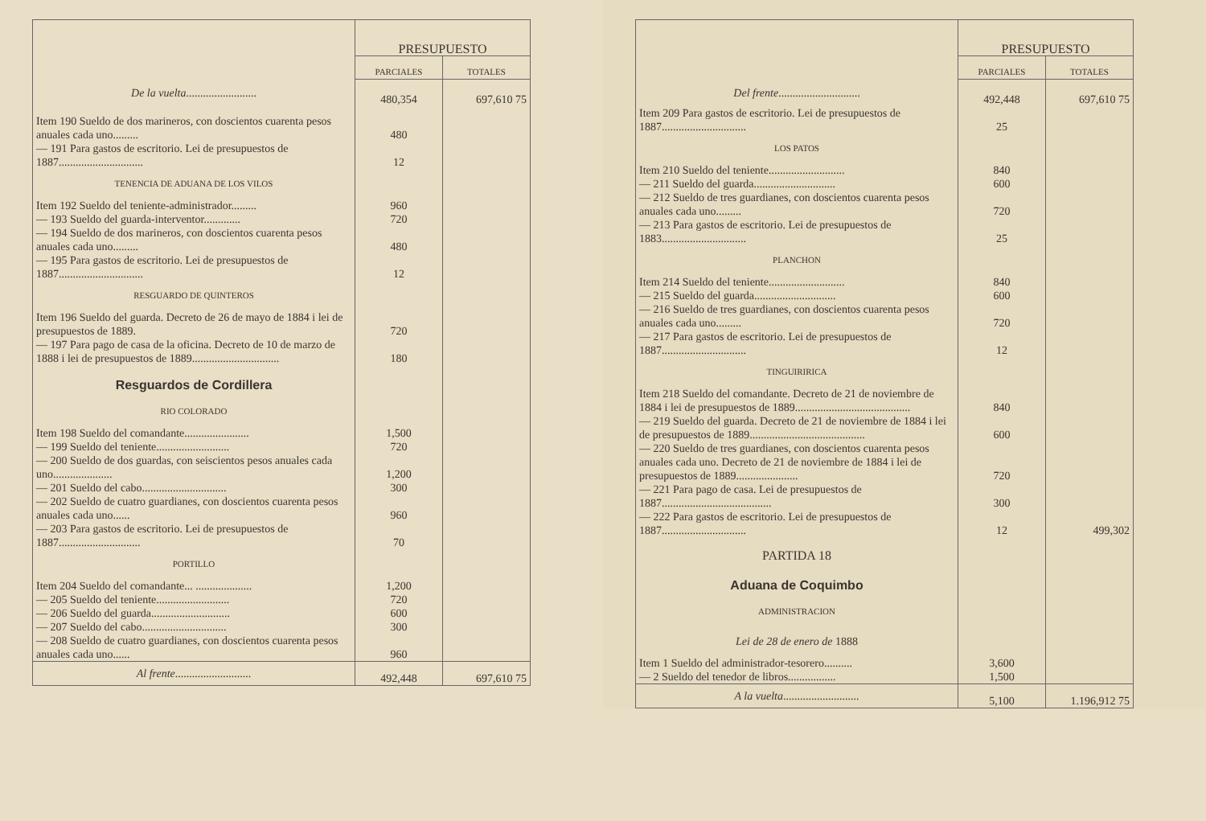| | PRESUPUESTO | |
| --- | --- | --- |
| | PARCIALES | TOTALES |
| De la vuelta ......................... | 480,354 | 697,610 75 |
| Item 190 Sueldo de dos marineros, con doscientos cuarenta pesos anuales cada uno......... | 480 | |
| — 191 Para gastos de escritorio. Lei de presupuestos de 1887.............................. | 12 | |
| TENENCIA DE ADUANA DE LOS VILOS | | |
| Item 192 Sueldo del teniente-administrador......... | 960 | |
| — 193 Sueldo del guarda-interventor............. | 720 | |
| — 194 Sueldo de dos marineros, con doscientos cuarenta pesos anuales cada uno......... | 480 | |
| — 195 Para gastos de escritorio. Lei de presupuestos de 1887.............................. | 12 | |
| RESGUARDO DE QUINTEROS | | |
| Item 196 Sueldo del guarda. Decreto de 26 de mayo de 1884 i lei de presupuestos de 1889. | 720 | |
| — 197 Para pago de casa de la oficina. Decreto de 10 de marzo de 1888 i lei de presupuestos de 1889............................... | 180 | |
| Resguardos de Cordillera | | |
| RIO COLORADO | | |
| Item 198 Sueldo del comandante....................... | 1,500 | |
| — 199 Sueldo del teniente.......................... | 720 | |
| — 200 Sueldo de dos guardas, con seiscientos pesos anuales cada uno..................... | 1,200 | |
| — 201 Sueldo del cabo.............................. | 300 | |
| — 202 Sueldo de cuatro guardianes, con doscientos cuarenta pesos anuales cada uno...... | 960 | |
| — 203 Para gastos de escritorio. Lei de presupuestos de 1887............................. | 70 | |
| PORTILLO | | |
| Item 204 Sueldo del comandante... .................... | 1,200 | |
| — 205 Sueldo del teniente.......................... | 720 | |
| — 206 Sueldo del guarda............................ | 600 | |
| — 207 Sueldo del cabo.............................. | 300 | |
| — 208 Sueldo de cuatro guardianes, con doscientos cuarenta pesos anuales cada uno...... | 960 | |
| Al frente ........................... | 492,448 | 697,610 75 |
| | PRESUPUESTO | |
| --- | --- | --- |
| | PARCIALES | TOTALES |
| Del frente ............................. | 492,448 | 697,610 75 |
| Item 209 Para gastos de escritorio. Lei de presupuestos de 1887.............................. | 25 | |
| LOS PATOS | | |
| Item 210 Sueldo del teniente........................... | 840 | |
| — 211 Sueldo del guarda............................. | 600 | |
| — 212 Sueldo de tres guardianes, con doscientos cuarenta pesos anuales cada uno......... | 720 | |
| — 213 Para gastos de escritorio. Lei de presupuestos de 1883.............................. | 25 | |
| PLANCHON | | |
| Item 214 Sueldo del teniente........................... | 840 | |
| — 215 Sueldo del guarda............................. | 600 | |
| — 216 Sueldo de tres guardianes, con doscientos cuarenta pesos anuales cada uno......... | 720 | |
| — 217 Para gastos de escritorio. Lei de presupuestos de 1887.............................. | 12 | |
| TINGUIRIRICA | | |
| Item 218 Sueldo del comandante. Decreto de 21 de noviembre de 1884 i lei de presupuestos de 1889......................................... | 840 | |
| — 219 Sueldo del guarda. Decreto de 21 de noviembre de 1884 i lei de presupuestos de 1889......................................... | 600 | |
| — 220 Sueldo de tres guardianes, con doscientos cuarenta pesos anuales cada uno. Decreto de 21 de noviembre de 1884 i lei de presupuestos de 1889...................... | 720 | |
| — 221 Para pago de casa. Lei de presupuestos de 1887....................................... | 300 | |
| — 222 Para gastos de escritorio. Lei de presupuestos de 1887.............................. | 12 | 499,302 |
| PARTIDA 18 | | |
| Aduana de Coquimbo | | |
| ADMINISTRACION | | |
| Lei de 28 de enero de 1888 | | |
| Item 1 Sueldo del administrador-tesorero.......... | 3,600 | |
| — 2 Sueldo del tenedor de libros................. | 1,500 | |
| A la vuelta ........................... | 5,100 | 1.196,912 75 |